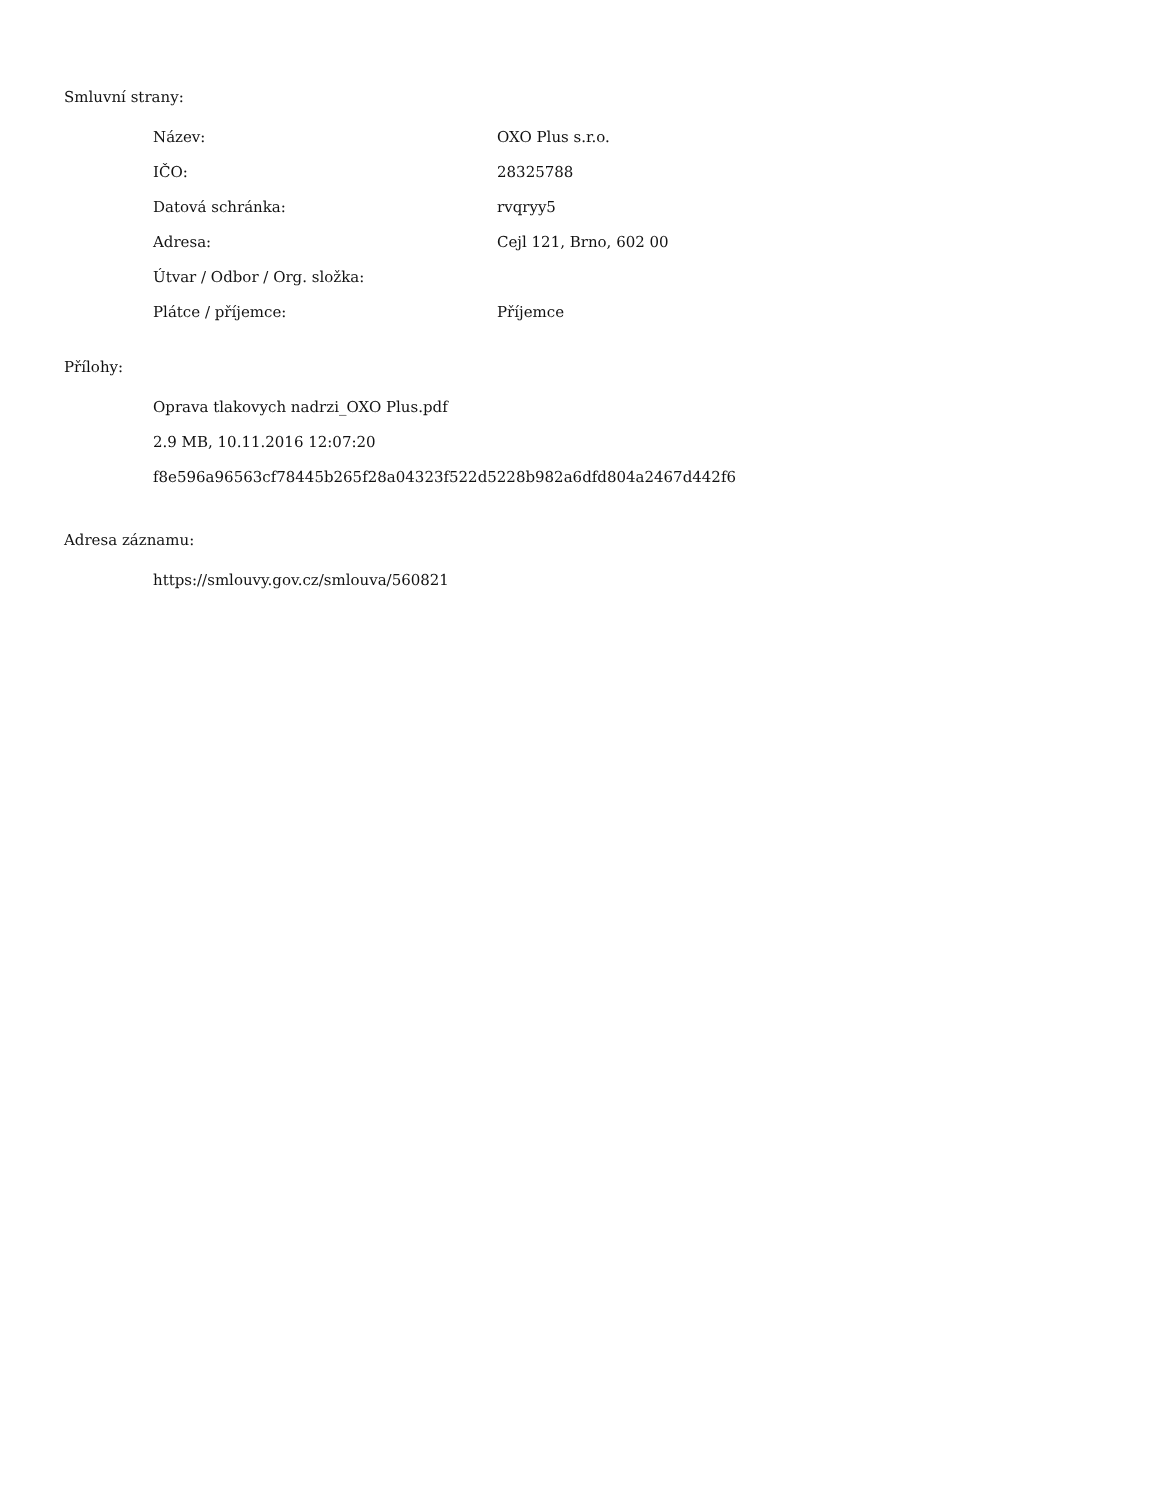Smluvní strany:
| Název: | OXO Plus s.r.o. |
| IČO: | 28325788 |
| Datová schránka: | rvqryy5 |
| Adresa: | Cejl 121, Brno, 602 00 |
| Útvar / Odbor / Org. složka: | |
| Plátce / příjemce: | Příjemce |
Přílohy:
Oprava tlakovych nadrzi_OXO Plus.pdf
2.9 MB, 10.11.2016 12:07:20
f8e596a96563cf78445b265f28a04323f522d5228b982a6dfd804a2467d442f6
Adresa záznamu:
https://smlouvy.gov.cz/smlouva/560821